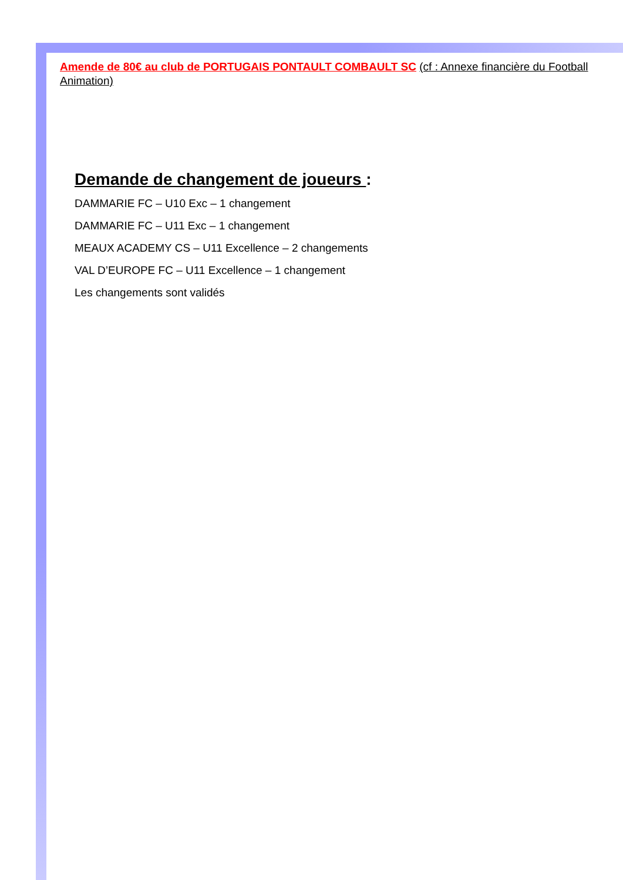Amende de 80€ au club de PORTUGAIS PONTAULT COMBAULT SC (cf : Annexe financière du Football Animation)
Demande de changement de joueurs :
DAMMARIE FC – U10 Exc – 1 changement
DAMMARIE FC – U11 Exc – 1 changement
MEAUX ACADEMY CS – U11 Excellence – 2 changements
VAL D’EUROPE FC – U11 Excellence – 1 changement
Les changements sont validés